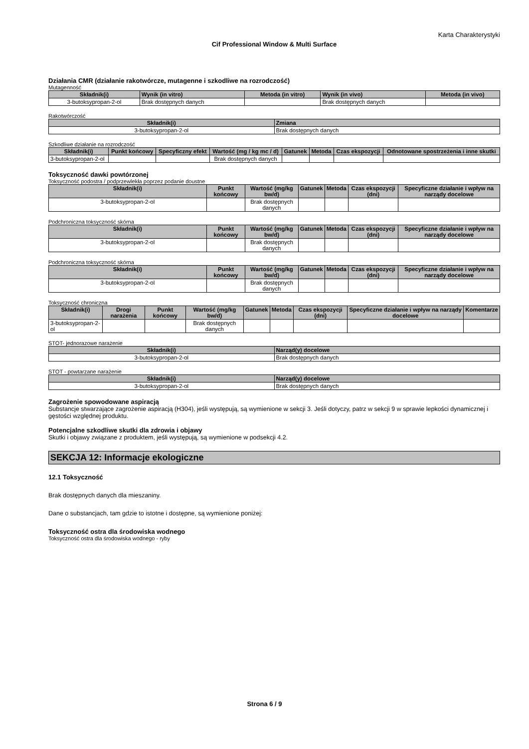Karta Charakterystyki
Cif Professional Window & Multi Surface
Działania CMR (działanie rakotwórcze, mutagenne i szkodliwe na rozrodczość)
Mutagenność
| Składnik(i) | Wynik (in vitro) | Metoda (in vitro) | Wynik (in vivo) | Metoda (in vivo) |
| --- | --- | --- | --- | --- |
| 3-butoksypropan-2-ol | Brak dostępnych danych | | Brak dostępnych danych | |
Rakotwórczość
| Składnik(i) | Zmiana |
| --- | --- |
| 3-butoksypropan-2-ol | Brak dostępnych danych |
Szkodliwe działanie na rozrodczość
| Składnik(i) | Punkt końcowy | Specyficzny efekt | Wartość (mg / kg mc / d) | Gatunek | Metoda | Czas ekspozycji | Odnotowane spostrzeżenia i inne skutki |
| --- | --- | --- | --- | --- | --- | --- | --- |
| 3-butoksypropan-2-ol | | | Brak dostępnych danych | | | | |
Toksyczność dawki powtórzonej
Toksyczność podostra / podprzewlekła poprzez podanie doustne
| Składnik(i) | Punkt końcowy | Wartość (mg/kg bw/d) | Gatunek | Metoda | Czas ekspozycji (dni) | Specyficzne działanie i wpływ na narządy docelowe |
| --- | --- | --- | --- | --- | --- | --- |
| 3-butoksypropan-2-ol | | Brak dostępnych danych | | | | |
Podchroniczna toksyczność skórna
| Składnik(i) | Punkt końcowy | Wartość (mg/kg bw/d) | Gatunek | Metoda | Czas ekspozycji (dni) | Specyficzne działanie i wpływ na narządy docelowe |
| --- | --- | --- | --- | --- | --- | --- |
| 3-butoksypropan-2-ol | | Brak dostępnych danych | | | | |
Podchroniczna toksyczność skórna
| Składnik(i) | Punkt końcowy | Wartość (mg/kg bw/d) | Gatunek | Metoda | Czas ekspozycji (dni) | Specyficzne działanie i wpływ na narządy docelowe |
| --- | --- | --- | --- | --- | --- | --- |
| 3-butoksypropan-2-ol | | Brak dostępnych danych | | | | |
Toksyczność chroniczna
| Składnik(i) | Drogi narażenia | Punkt końcowy | Wartość (mg/kg bw/d) | Gatunek | Metoda | Czas ekspozycji (dni) | Specyficzne działanie i wpływ na narządy docelowe | Komentarze |
| --- | --- | --- | --- | --- | --- | --- | --- | --- |
| 3-butoksypropan-2-ol | | | Brak dostępnych danych | | | | | |
STOT- jednorazowe narażenie
| Składnik(i) | Narząd(y) docelowe |
| --- | --- |
| 3-butoksypropan-2-ol | Brak dostępnych danych |
STOT - powtarzane narażenie
| Składnik(i) | Narząd(y) docelowe |
| --- | --- |
| 3-butoksypropan-2-ol | Brak dostępnych danych |
Zagrożenie spowodowane aspiracją
Substancje stwarzające zagrożenie aspiracją (H304), jeśli występują, są wymienione w sekcji 3. Jeśli dotyczy, patrz w sekcji 9 w sprawie lepkości dynamicznej i gęstości względnej produktu.
Potencjalne szkodliwe skutki dla zdrowia i objawy
Skutki i objawy związane z produktem, jeśli występują, są wymienione w podsekcji 4.2.
SEKCJA 12: Informacje ekologiczne
12.1 Toksyczność
Brak dostępnych danych dla mieszaniny.
Dane o substancjach, tam gdzie to istotne i dostępne, są wymienione poniżej:
Toksyczność ostra dla środowiska wodnego
Toksyczność ostra dla środowiska wodnego - ryby
Strona 6 / 9